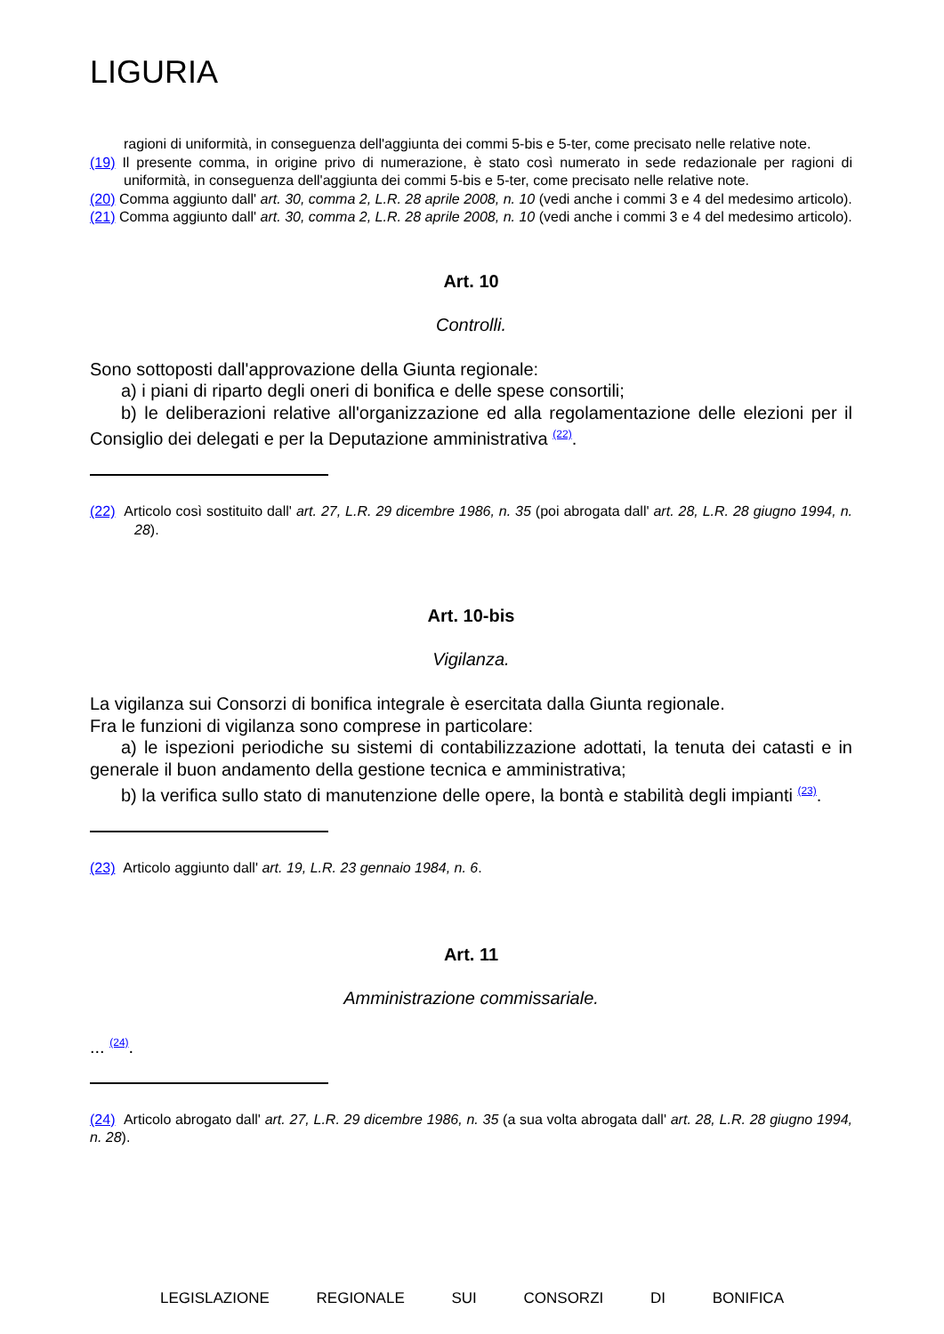LIGURIA
ragioni di uniformità, in conseguenza dell'aggiunta dei commi 5-bis e 5-ter, come precisato nelle relative note.
(19) Il presente comma, in origine privo di numerazione, è stato così numerato in sede redazionale per ragioni di uniformità, in conseguenza dell'aggiunta dei commi 5-bis e 5-ter, come precisato nelle relative note.
(20) Comma aggiunto dall' art. 30, comma 2, L.R. 28 aprile 2008, n. 10 (vedi anche i commi 3 e 4 del medesimo articolo).
(21) Comma aggiunto dall' art. 30, comma 2, L.R. 28 aprile 2008, n. 10 (vedi anche i commi 3 e 4 del medesimo articolo).
Art. 10
Controlli.
Sono sottoposti dall'approvazione della Giunta regionale:
a) i piani di riparto degli oneri di bonifica e delle spese consortili;
b) le deliberazioni relative all'organizzazione ed alla regolamentazione delle elezioni per il Consiglio dei delegati e per la Deputazione amministrativa <sup>(22)</sup>.
(22) Articolo così sostituito dall' art. 27, L.R. 29 dicembre 1986, n. 35 (poi abrogata dall' art. 28, L.R. 28 giugno 1994, n. 28).
Art. 10-bis
Vigilanza.
La vigilanza sui Consorzi di bonifica integrale è esercitata dalla Giunta regionale.
Fra le funzioni di vigilanza sono comprese in particolare:
a) le ispezioni periodiche su sistemi di contabilizzazione adottati, la tenuta dei catasti e in generale il buon andamento della gestione tecnica e amministrativa;
b) la verifica sullo stato di manutenzione delle opere, la bontà e stabilità degli impianti <sup>(23)</sup>.
(23) Articolo aggiunto dall' art. 19, L.R. 23 gennaio 1984, n. 6.
Art. 11
Amministrazione commissariale.
... <sup>(24)</sup>.
(24) Articolo abrogato dall' art. 27, L.R. 29 dicembre 1986, n. 35 (a sua volta abrogata dall' art. 28, L.R. 28 giugno 1994, n. 28).
LEGISLAZIONE REGIONALE SUI CONSORZI DI BONIFICA